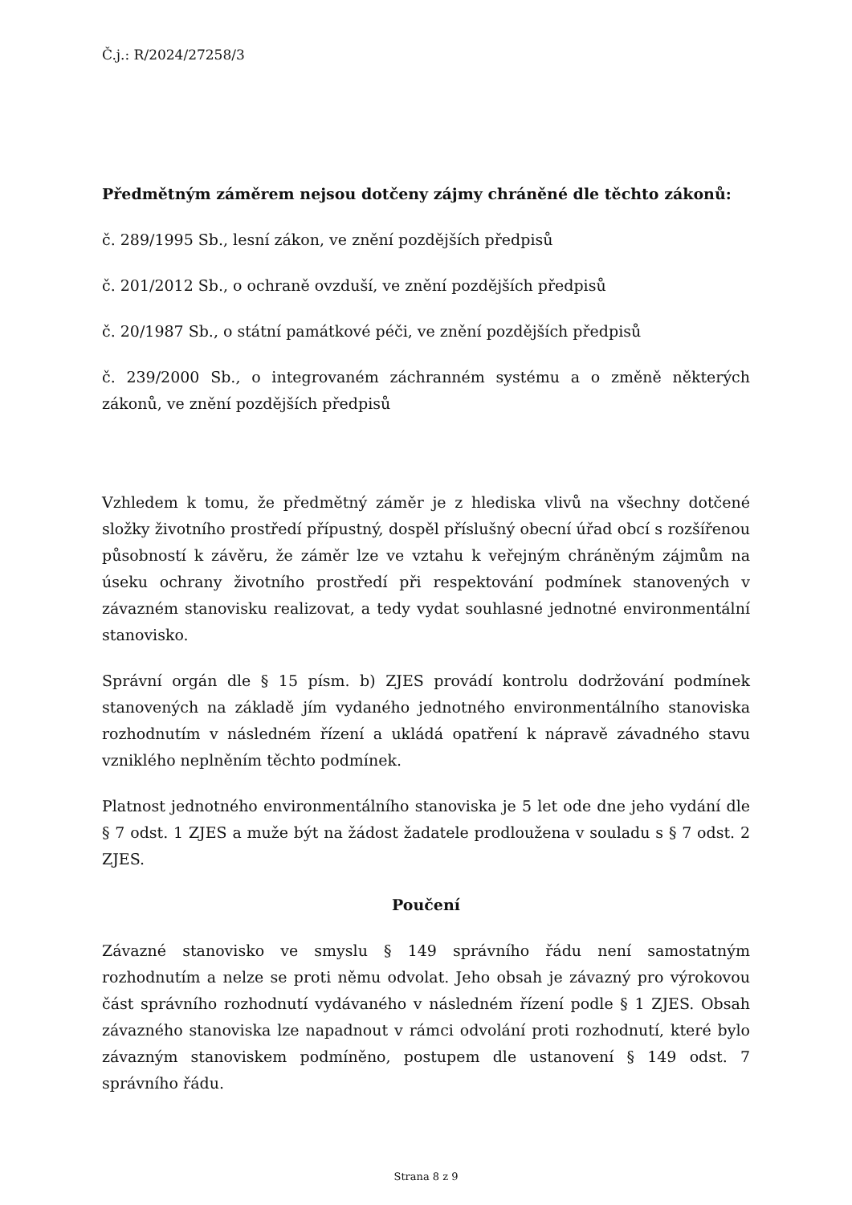Č.j.: R/2024/27258/3
Předmětným záměrem nejsou dotčeny zájmy chráněné dle těchto zákonů:
č. 289/1995 Sb., lesní zákon, ve znění pozdějších předpisů
č. 201/2012 Sb., o ochraně ovzduší, ve znění pozdějších předpisů
č. 20/1987 Sb., o státní památkové péči, ve znění pozdějších předpisů
č. 239/2000 Sb., o integrovaném záchranném systému a o změně některých zákonů, ve znění pozdějších předpisů
Vzhledem k tomu, že předmětný záměr je z hlediska vlivů na všechny dotčené složky životního prostředí přípustný, dospěl příslušný obecní úřad obcí s rozšířenou působností k závěru, že záměr lze ve vztahu k veřejným chráněným zájmům na úseku ochrany životního prostředí při respektování podmínek stanovených v závazném stanovisku realizovat, a tedy vydat souhlasné jednotné environmentální stanovisko.
Správní orgán dle § 15 písm. b) ZJES provádí kontrolu dodržování podmínek stanovených na základě jím vydaného jednotného environmentálního stanoviska rozhodnutím v následném řízení a ukládá opatření k nápravě závadného stavu vzniklého neplněním těchto podmínek.
Platnost jednotného environmentálního stanoviska je 5 let ode dne jeho vydání dle § 7 odst. 1 ZJES a muže být na žádost žadatele prodloužena v souladu s § 7 odst. 2 ZJES.
Poučení
Závazné stanovisko ve smyslu § 149 správního řádu není samostatným rozhodnutím a nelze se proti němu odvolat. Jeho obsah je závazný pro výrokovou část správního rozhodnutí vydávaného v následném řízení podle § 1 ZJES. Obsah závazného stanoviska lze napadnout v rámci odvolání proti rozhodnutí, které bylo závazným stanoviskem podmíněno, postupem dle ustanovení § 149 odst. 7 správního řádu.
Strana 8 z 9